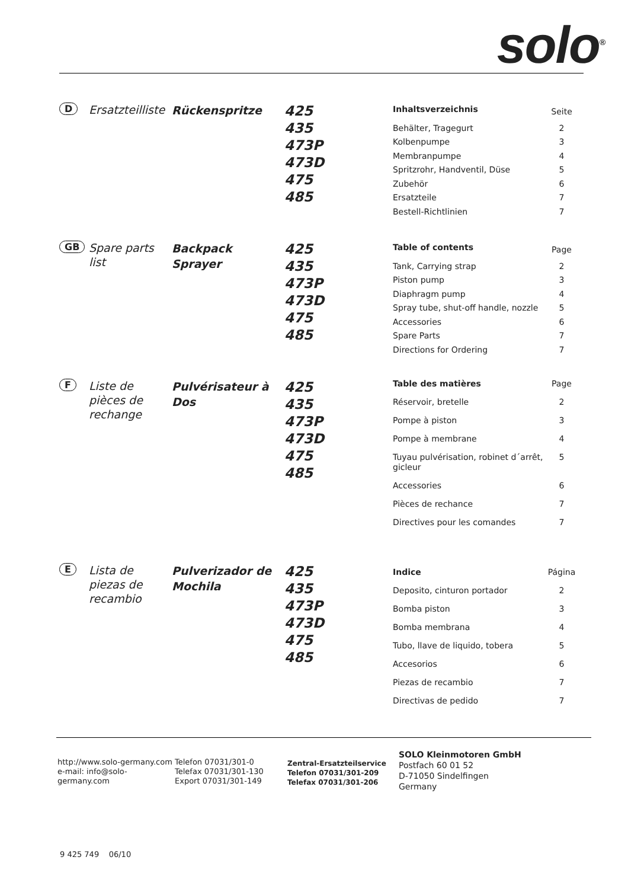solo<sup>®</sup>
D
Ersatzteilliste
Rückenspritze
425
435
473P
473D
475
485
| Inhaltsverzeichnis | Seite |
| Behälter, Tragegurt | 2 |
| Kolbenpumpe | 3 |
| Membranpumpe | 4 |
| Spritzrohr, Handventil, Düse | 5 |
| Zubehör | 6 |
| Ersatzteile | 7 |
| Bestell-Richtlinien | 7 |
GB
Spare parts list
Backpack Sprayer
425
435
473P
473D
475
485
| Table of contents | Page |
| Tank, Carrying strap | 2 |
| Piston pump | 3 |
| Diaphragm pump | 4 |
| Spray tube, shut-off handle, nozzle | 5 |
| Accessories | 6 |
| Spare Parts | 7 |
| Directions for Ordering | 7 |
F
Liste de pièces de rechange
Pulvérisateur à Dos
425
435
473P
473D
475
485
| Table des matières | Page |
| Réservoir, bretelle | 2 |
| Pompe à piston | 3 |
| Pompe à membrane | 4 |
| Tuyau pulvérisation, robinet d´arrêt, gicleur | 5 |
| Accessories | 6 |
| Pièces de rechance | 7 |
| Directives pour les comandes | 7 |
E
Lista de piezas de recambio
Pulverizador de Mochila
425
435
473P
473D
475
485
| Indice | Página |
| Deposito, cinturon portador | 2 |
| Bomba piston | 3 |
| Bomba membrana | 4 |
| Tubo, llave de liquido, tobera | 5 |
| Accesorios | 6 |
| Piezas de recambio | 7 |
| Directivas de pedido | 7 |
http://www.solo-germany.com
e-mail: info@solo-germany.com
Telefon 07031/301-0
Telefax 07031/301-130
Export 07031/301-149
Zentral-Ersatzteilservice
Telefon 07031/301-209
Telefax 07031/301-206
SOLO Kleinmotoren GmbH
Postfach 60 01 52
D-71050 Sindelfingen
Germany
9 425 749 06/10